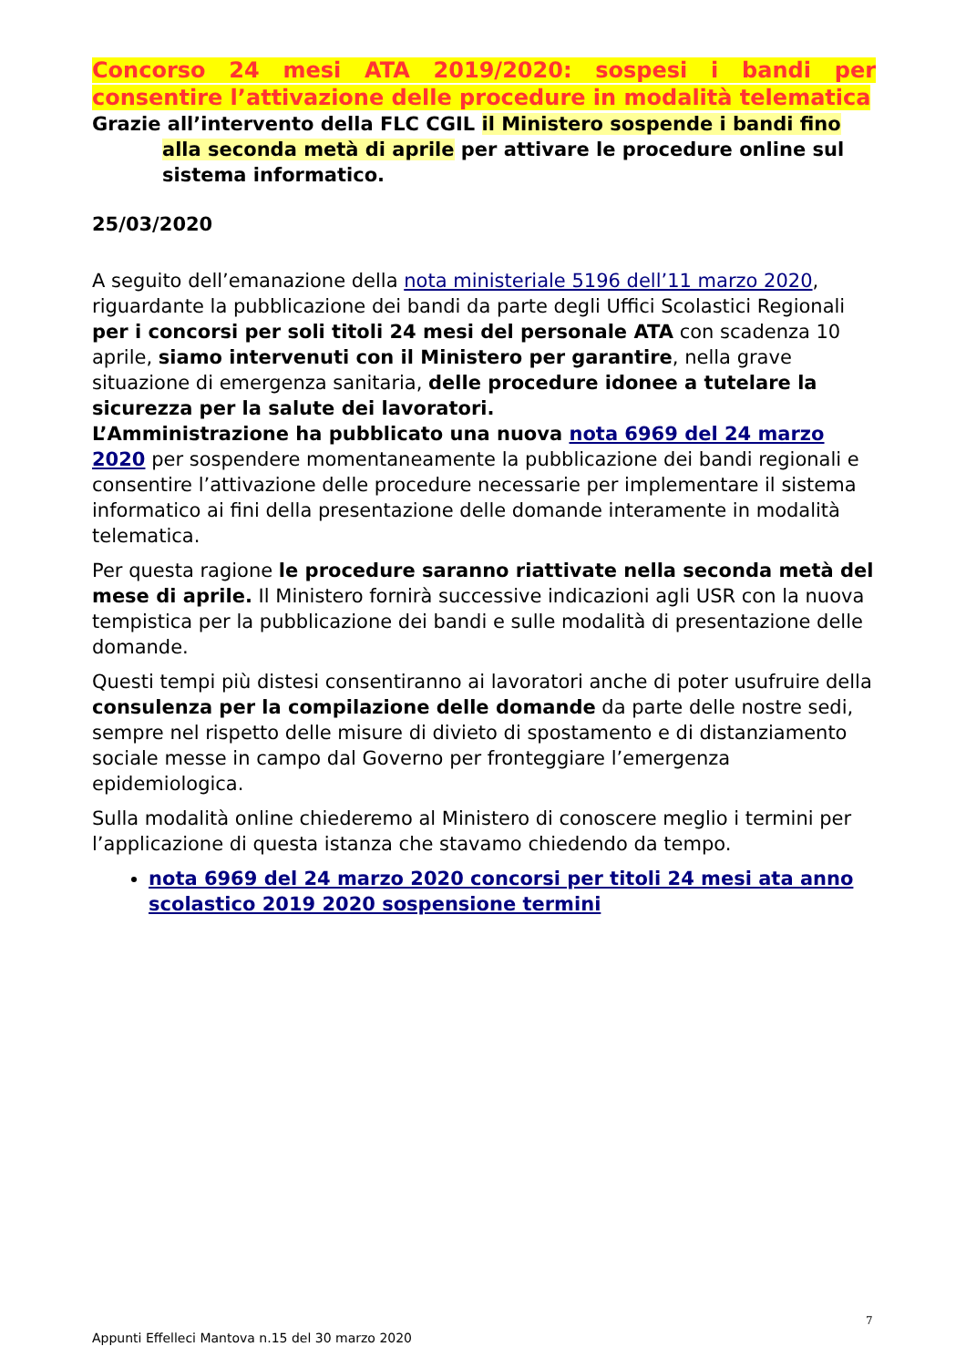Concorso 24 mesi ATA 2019/2020: sospesi i bandi per consentire l’attivazione delle procedure in modalità telematica
Grazie all’intervento della FLC CGIL il Ministero sospende i bandi fino alla seconda metà di aprile per attivare le procedure online sul sistema informatico.
25/03/2020
A seguito dell’emanazione della nota ministeriale 5196 dell’11 marzo 2020, riguardante la pubblicazione dei bandi da parte degli Uffici Scolastici Regionali per i concorsi per soli titoli 24 mesi del personale ATA con scadenza 10 aprile, siamo intervenuti con il Ministero per garantire, nella grave situazione di emergenza sanitaria, delle procedure idonee a tutelare la sicurezza per la salute dei lavoratori.
L’Amministrazione ha pubblicato una nuova nota 6969 del 24 marzo 2020 per sospendere momentaneamente la pubblicazione dei bandi regionali e consentire l’attivazione delle procedure necessarie per implementare il sistema informatico ai fini della presentazione delle domande interamente in modalità telematica.
Per questa ragione le procedure saranno riattivate nella seconda metà del mese di aprile. Il Ministero fornirà successive indicazioni agli USR con la nuova tempistica per la pubblicazione dei bandi e sulle modalità di presentazione delle domande.
Questi tempi più distesi consentiranno ai lavoratori anche di poter usufruire della consulenza per la compilazione delle domande da parte delle nostre sedi, sempre nel rispetto delle misure di divieto di spostamento e di distanziamento sociale messe in campo dal Governo per fronteggiare l’emergenza epidemiologica.
Sulla modalità online chiederemo al Ministero di conoscere meglio i termini per l’applicazione di questa istanza che stavamo chiedendo da tempo.
nota 6969 del 24 marzo 2020 concorsi per titoli 24 mesi ata anno scolastico 2019 2020 sospensione termini
7
Appunti Effelleci Mantova n.15 del 30 marzo 2020